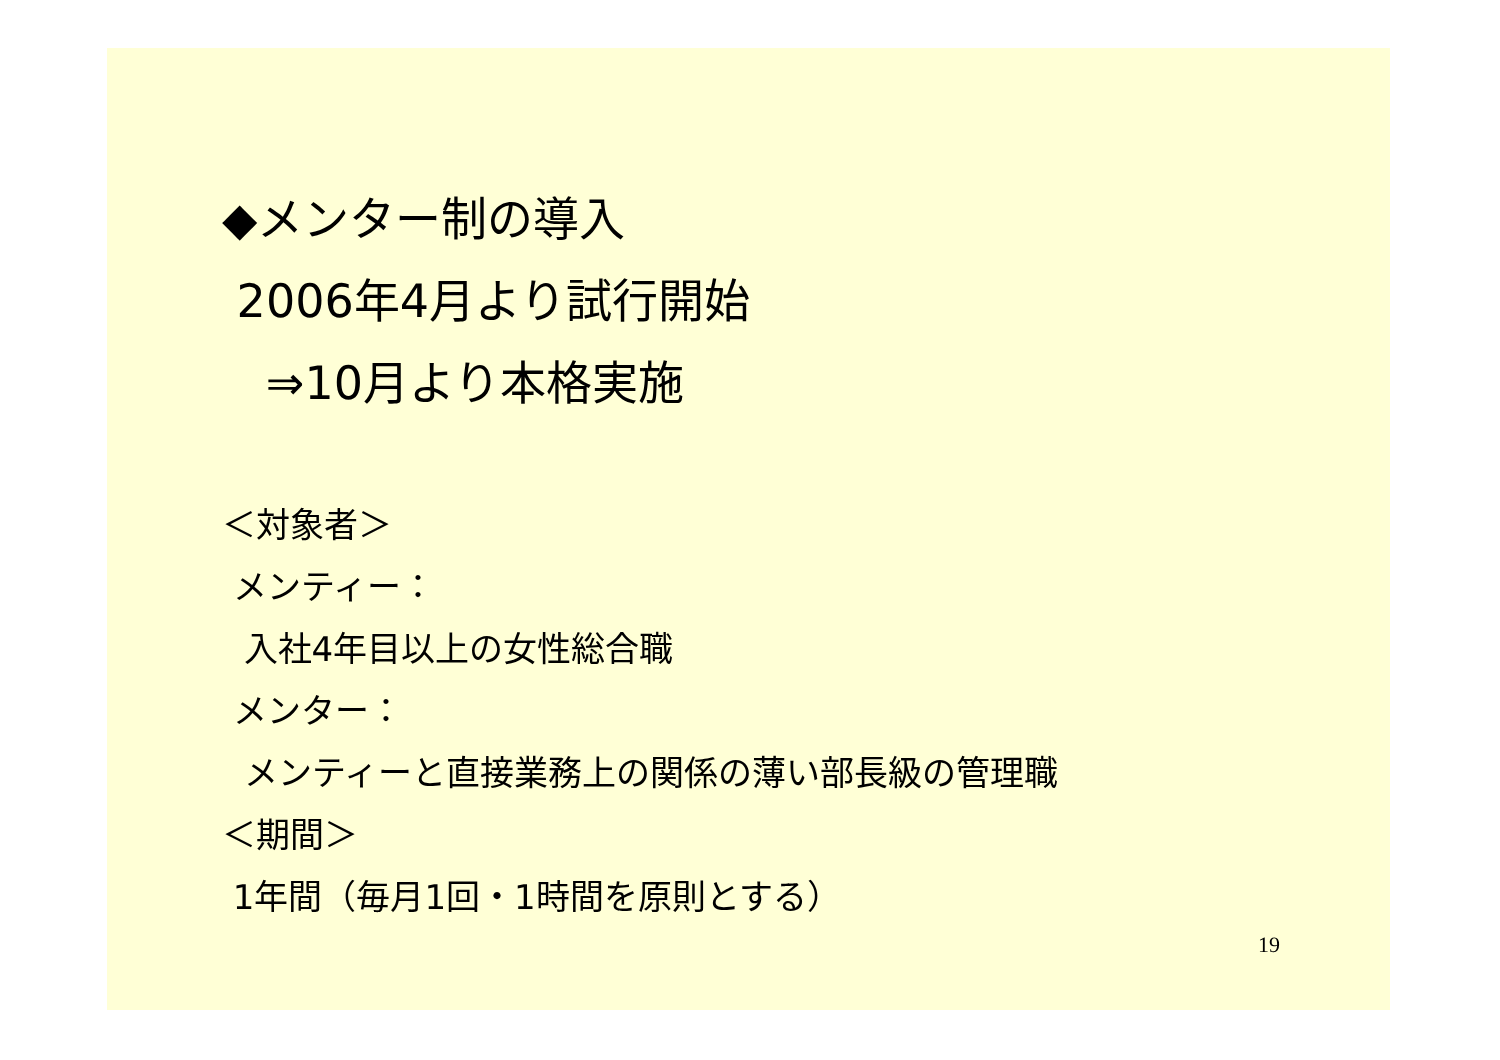◆メンター制の導入
2006年4月より試行開始
⇒10月より本格実施
＜対象者＞
メンティー：
入社4年目以上の女性総合職
メンター：
メンティーと直接業務上の関係の薄い部長級の管理職
＜期間＞
1年間（毎月1回・1時間を原則とする）
19